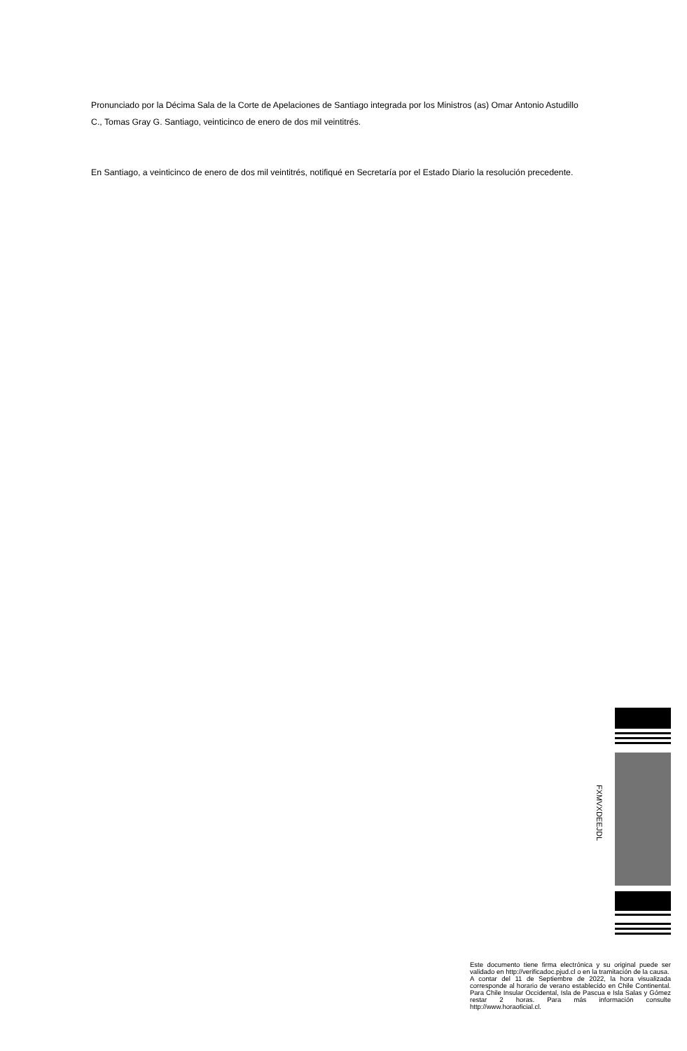Pronunciado por la Décima Sala de la Corte de Apelaciones de Santiago integrada por los Ministros (as) Omar Antonio Astudillo C., Tomas Gray G. Santiago, veinticinco de enero de dos mil veintitrés.
En Santiago, a veinticinco de enero de dos mil veintitrés, notifiqué en Secretaría por el Estado Diario la resolución precedente.
FXMVXDEEJDL
Este documento tiene firma electrónica y su original puede ser validado en http://verificadoc.pjud.cl o en la tramitación de la causa.
A contar del 11 de Septiembre de 2022, la hora visualizada corresponde al horario de verano establecido en Chile Continental. Para Chile Insular Occidental, Isla de Pascua e Isla Salas y Gómez restar 2 horas. Para más información consulte http://www.horaoficial.cl.